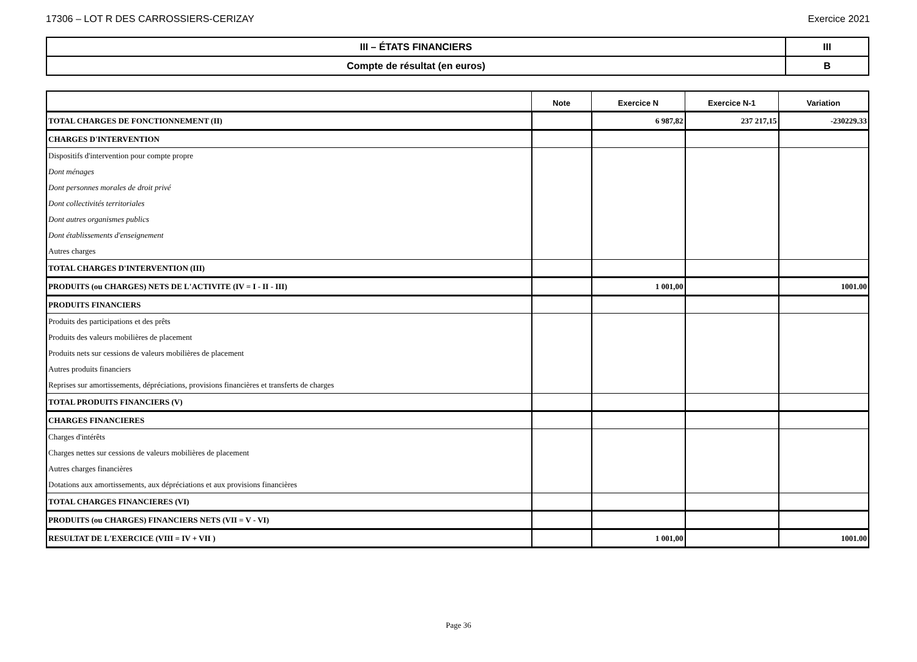17306 – LOT R DES CARROSSIERS-CERIZAY Exercice 2021
| III – ÉTATS FINANCIERS | III |
| Compte de résultat (en euros) | B |
| | Note | Exercice N | Exercice N-1 | Variation |
| --- | --- | --- | --- | --- |
| TOTAL CHARGES DE FONCTIONNEMENT (II) | | 6 987,82 | 237 217,15 | -230229.33 |
| CHARGES D'INTERVENTION | | | | |
| Dispositifs d'intervention pour compte propre | | | | |
| Dont ménages | | | | |
| Dont personnes morales de droit privé | | | | |
| Dont collectivités territoriales | | | | |
| Dont autres organismes publics | | | | |
| Dont établissements d'enseignement | | | | |
| Autres charges | | | | |
| TOTAL CHARGES D'INTERVENTION (III) | | | | |
| PRODUITS (ou CHARGES) NETS DE L'ACTIVITE (IV = I - II - III) | | 1 001,00 | | 1001.00 |
| PRODUITS FINANCIERS | | | | |
| Produits des participations et des prêts | | | | |
| Produits des valeurs mobilières de placement | | | | |
| Produits nets sur cessions de valeurs mobilières de placement | | | | |
| Autres produits financiers | | | | |
| Reprises sur amortissements, dépréciations, provisions financières et transferts de charges | | | | |
| TOTAL PRODUITS FINANCIERS (V) | | | | |
| CHARGES FINANCIERES | | | | |
| Charges d'intérêts | | | | |
| Charges nettes sur cessions de valeurs mobilières de placement | | | | |
| Autres charges financières | | | | |
| Dotations aux amortissements, aux dépréciations et aux provisions financières | | | | |
| TOTAL CHARGES FINANCIERES (VI) | | | | |
| PRODUITS (ou CHARGES) FINANCIERS NETS (VII = V - VI) | | | | |
| RESULTAT DE L'EXERCICE (VIII = IV + VII ) | | 1 001,00 | | 1001.00 |
Page 36